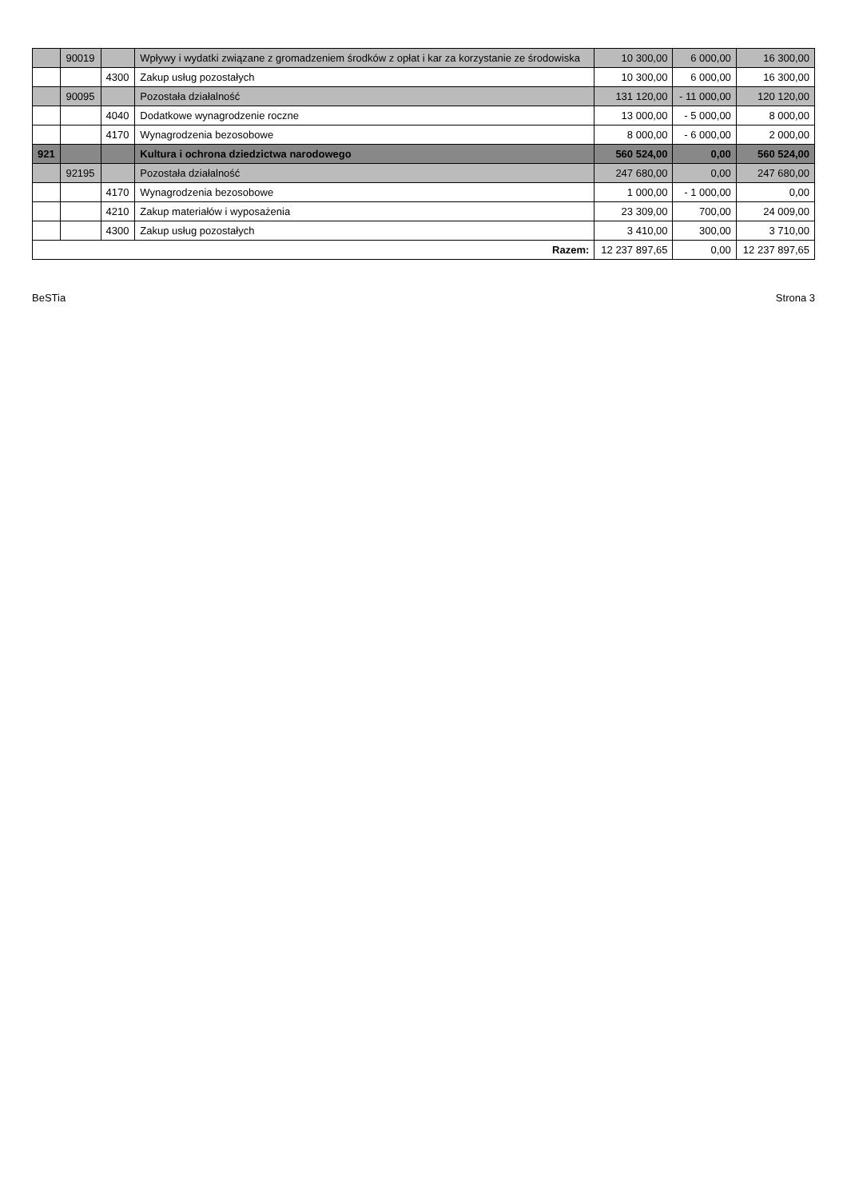| | 90019 | | Wpływy i wydatki związane z gromadzeniem środków z opłat i kar za korzystanie ze środowiska | 10 300,00 | 6 000,00 | 16 300,00 |
| | | 4300 | Zakup usług pozostałych | 10 300,00 | 6 000,00 | 16 300,00 |
| | 90095 | | Pozostała działalność | 131 120,00 | - 11 000,00 | 120 120,00 |
| | | 4040 | Dodatkowe wynagrodzenie roczne | 13 000,00 | - 5 000,00 | 8 000,00 |
| | | 4170 | Wynagrodzenia bezosobowe | 8 000,00 | - 6 000,00 | 2 000,00 |
| 921 | | | Kultura i ochrona dziedzictwa narodowego | 560 524,00 | 0,00 | 560 524,00 |
| | 92195 | | Pozostała działalność | 247 680,00 | 0,00 | 247 680,00 |
| | | 4170 | Wynagrodzenia bezosobowe | 1 000,00 | - 1 000,00 | 0,00 |
| | | 4210 | Zakup materiałów i wyposażenia | 23 309,00 | 700,00 | 24 009,00 |
| | | 4300 | Zakup usług pozostałych | 3 410,00 | 300,00 | 3 710,00 |
| Razem: | | | | 12 237 897,65 | 0,00 | 12 237 897,65 |
BeSTia Strona 3